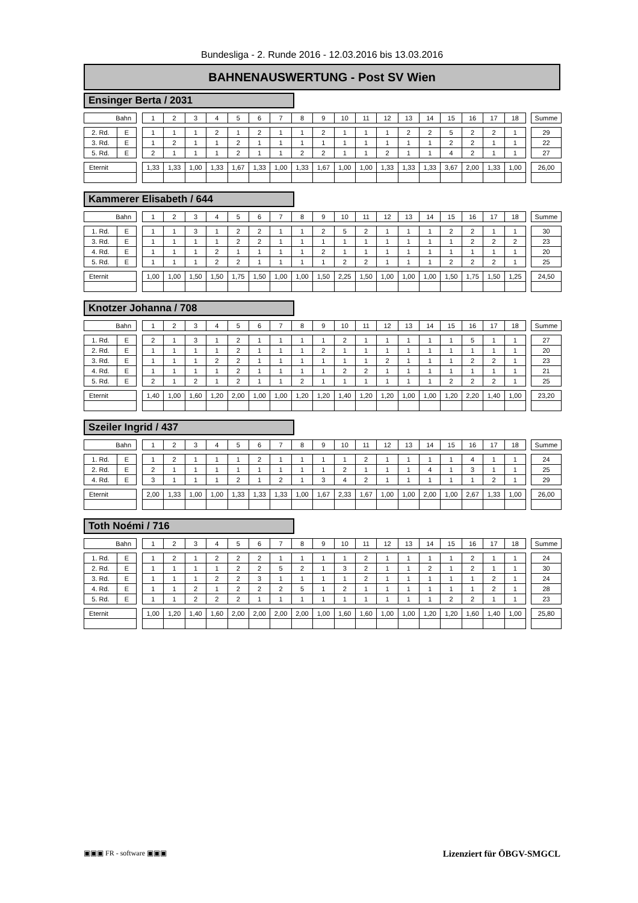Bundesliga - 2. Runde 2016 - 12.03.2016 bis 13.03.2016
BAHNENAUSWERTUNG - Post SV Wien
Ensinger Berta / 2031
| Bahn | | | 1 | 2 | 3 | 4 | 5 | 6 | 7 | 8 | 9 | 10 | 11 | 12 | 13 | 14 | 15 | 16 | 17 | 18 | | Summe |
| 2. Rd. | E | | 1 | 1 | 1 | 2 | 1 | 2 | 1 | 1 | 2 | 1 | 1 | 1 | 2 | 2 | 5 | 2 | 2 | 1 | | 29 |
| 3. Rd. | E | | 1 | 2 | 1 | 1 | 2 | 1 | 1 | 1 | 1 | 1 | 1 | 1 | 1 | 1 | 2 | 2 | 1 | 1 | | 22 |
| 5. Rd. | E | | 2 | 1 | 1 | 1 | 2 | 1 | 1 | 2 | 2 | 1 | 1 | 2 | 1 | 1 | 4 | 2 | 1 | 1 | | 27 |
| Eternit | | | 1,33 | 1,33 | 1,00 | 1,33 | 1,67 | 1,33 | 1,00 | 1,33 | 1,67 | 1,00 | 1,00 | 1,33 | 1,33 | 1,33 | 3,67 | 2,00 | 1,33 | 1,00 | | 26,00 |
Kammerer Elisabeth / 644
| Bahn | | | 1 | 2 | 3 | 4 | 5 | 6 | 7 | 8 | 9 | 10 | 11 | 12 | 13 | 14 | 15 | 16 | 17 | 18 | | Summe |
| 1. Rd. | E | | 1 | 1 | 3 | 1 | 2 | 2 | 1 | 1 | 2 | 5 | 2 | 1 | 1 | 1 | 2 | 2 | 1 | 1 | | 30 |
| 3. Rd. | E | | 1 | 1 | 1 | 1 | 2 | 2 | 1 | 1 | 1 | 1 | 1 | 1 | 1 | 1 | 1 | 2 | 2 | 2 | | 23 |
| 4. Rd. | E | | 1 | 1 | 1 | 2 | 1 | 1 | 1 | 1 | 2 | 1 | 1 | 1 | 1 | 1 | 1 | 1 | 1 | 1 | | 20 |
| 5. Rd. | E | | 1 | 1 | 1 | 2 | 2 | 1 | 1 | 1 | 1 | 2 | 2 | 1 | 1 | 1 | 2 | 2 | 2 | 1 | | 25 |
| Eternit | | | 1,00 | 1,00 | 1,50 | 1,50 | 1,75 | 1,50 | 1,00 | 1,00 | 1,50 | 2,25 | 1,50 | 1,00 | 1,00 | 1,00 | 1,50 | 1,75 | 1,50 | 1,25 | | 24,50 |
Knotzer Johanna / 708
| Bahn | | | 1 | 2 | 3 | 4 | 5 | 6 | 7 | 8 | 9 | 10 | 11 | 12 | 13 | 14 | 15 | 16 | 17 | 18 | | Summe |
| 1. Rd. | E | | 2 | 1 | 3 | 1 | 2 | 1 | 1 | 1 | 1 | 2 | 1 | 1 | 1 | 1 | 1 | 5 | 1 | 1 | | 27 |
| 2. Rd. | E | | 1 | 1 | 1 | 1 | 2 | 1 | 1 | 1 | 2 | 1 | 1 | 1 | 1 | 1 | 1 | 1 | 1 | 1 | | 20 |
| 3. Rd. | E | | 1 | 1 | 1 | 2 | 2 | 1 | 1 | 1 | 1 | 1 | 1 | 2 | 1 | 1 | 1 | 2 | 2 | 1 | | 23 |
| 4. Rd. | E | | 1 | 1 | 1 | 1 | 2 | 1 | 1 | 1 | 1 | 2 | 2 | 1 | 1 | 1 | 1 | 1 | 1 | 1 | | 21 |
| 5. Rd. | E | | 2 | 1 | 2 | 1 | 2 | 1 | 1 | 2 | 1 | 1 | 1 | 1 | 1 | 1 | 2 | 2 | 2 | 1 | | 25 |
| Eternit | | | 1,40 | 1,00 | 1,60 | 1,20 | 2,00 | 1,00 | 1,00 | 1,20 | 1,20 | 1,40 | 1,20 | 1,20 | 1,00 | 1,00 | 1,20 | 2,20 | 1,40 | 1,00 | | 23,20 |
Szeiler Ingrid / 437
| Bahn | | | 1 | 2 | 3 | 4 | 5 | 6 | 7 | 8 | 9 | 10 | 11 | 12 | 13 | 14 | 15 | 16 | 17 | 18 | | Summe |
| 1. Rd. | E | | 1 | 2 | 1 | 1 | 1 | 2 | 1 | 1 | 1 | 1 | 2 | 1 | 1 | 1 | 1 | 4 | 1 | 1 | | 24 |
| 2. Rd. | E | | 2 | 1 | 1 | 1 | 1 | 1 | 1 | 1 | 1 | 2 | 1 | 1 | 1 | 4 | 1 | 3 | 1 | 1 | | 25 |
| 4. Rd. | E | | 3 | 1 | 1 | 1 | 2 | 1 | 2 | 1 | 3 | 4 | 2 | 1 | 1 | 1 | 1 | 1 | 2 | 1 | | 29 |
| Eternit | | | 2,00 | 1,33 | 1,00 | 1,00 | 1,33 | 1,33 | 1,33 | 1,00 | 1,67 | 2,33 | 1,67 | 1,00 | 1,00 | 2,00 | 1,00 | 2,67 | 1,33 | 1,00 | | 26,00 |
Toth Noémi / 716
| Bahn | | | 1 | 2 | 3 | 4 | 5 | 6 | 7 | 8 | 9 | 10 | 11 | 12 | 13 | 14 | 15 | 16 | 17 | 18 | | Summe |
| 1. Rd. | E | | 1 | 2 | 1 | 2 | 2 | 2 | 1 | 1 | 1 | 1 | 2 | 1 | 1 | 1 | 1 | 2 | 1 | 1 | | 24 |
| 2. Rd. | E | | 1 | 1 | 1 | 1 | 2 | 2 | 5 | 2 | 1 | 3 | 2 | 1 | 1 | 2 | 1 | 2 | 1 | 1 | | 30 |
| 3. Rd. | E | | 1 | 1 | 1 | 2 | 2 | 3 | 1 | 1 | 1 | 1 | 2 | 1 | 1 | 1 | 1 | 1 | 2 | 1 | | 24 |
| 4. Rd. | E | | 1 | 1 | 2 | 1 | 2 | 2 | 2 | 5 | 1 | 2 | 1 | 1 | 1 | 1 | 1 | 1 | 2 | 1 | | 28 |
| 5. Rd. | E | | 1 | 1 | 2 | 2 | 2 | 1 | 1 | 1 | 1 | 1 | 1 | 1 | 1 | 1 | 2 | 2 | 1 | 1 | | 23 |
| Eternit | | | 1,00 | 1,20 | 1,40 | 1,60 | 2,00 | 2,00 | 2,00 | 2,00 | 1,00 | 1,60 | 1,60 | 1,00 | 1,00 | 1,20 | 1,20 | 1,60 | 1,40 | 1,00 | | 25,80 |
▣▣▣ FR - software ▣▣▣ Lizenziert für ÖBGV-SMGCL